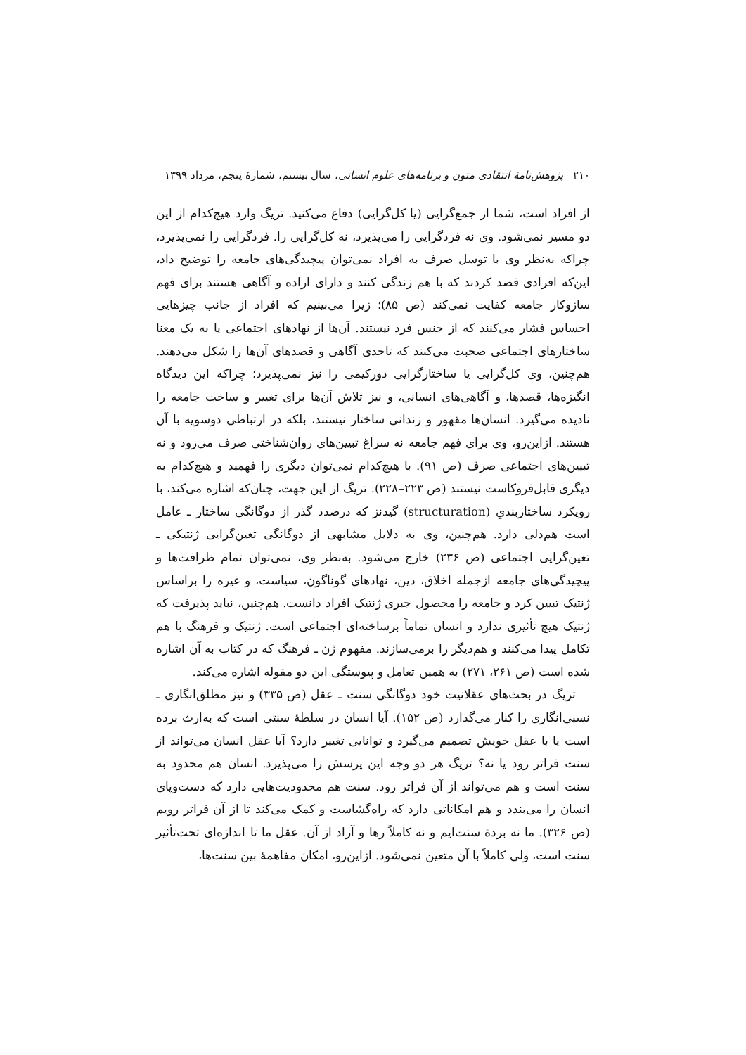۲۱۰ پژوهش‌نامهٔ انتقادی متون و برنامه‌های علوم انسانی، سال بیستم، شمارهٔ پنجم، مرداد ۱۳۹۹
از افراد است، شما از جمع‌گرایی (یا کل‌گرایی) دفاع می‌کنید. تریگ وارد هیچ‌کدام از این دو مسیر نمی‌شود. وی نه فردگرایی را می‌پذیرد، نه کل‌گرایی را. فردگرایی را نمی‌پذیرد، چراکه به‌نظر وی با توسل صرف به افراد نمی‌توان پیچیدگی‌های جامعه را توضیح داد، این‌که افرادی قصد کردند که با هم زندگی کنند و دارای اراده و آگاهی هستند برای فهم سازوکار جامعه کفایت نمی‌کند (ص ۸۵)؛ زیرا می‌بینیم که افراد از جانب چیزهایی احساس فشار می‌کنند که از جنس فرد نیستند. آن‌ها از نهادهای اجتماعی یا به یک معنا ساختارهای اجتماعی صحبت می‌کنند که تاحدی آگاهی و قصدهای آن‌ها را شکل می‌دهند. هم‌چنین، وی کل‌گرایی یا ساختارگرایی دورکیمی را نیز نمی‌پذیرد؛ چراکه این دیدگاه انگیزه‌ها، قصدها، و آگاهی‌های انسانی، و نیز تلاش آن‌ها برای تغییر و ساخت جامعه را نادیده می‌گیرد. انسان‌ها مقهور و زندانی ساختار نیستند، بلکه در ارتباطی دوسویه با آن هستند. ازاین‌رو، وی برای فهم جامعه نه سراغ تبیین‌های روان‌شناختی صرف می‌رود و نه تبیین‌های اجتماعی صرف (ص ۹۱). با هیچ‌کدام نمی‌توان دیگری را فهمید و هیچ‌کدام به دیگری قابل‌فروکاست نیستند (ص ۲۲۳–۲۲۸). تریگ از این جهت، چنان‌که اشاره می‌کند، با رویکرد ساختاربندیِ (structuration) گیدنز که درصدد گذر از دوگانگی ساختار ـ عامل است هم‌دلی دارد. هم‌چنین، وی به دلایل مشابهی از دوگانگی تعین‌گرایی ژنتیکی ـ تعین‌گرایی اجتماعی (ص ۲۳۶) خارج می‌شود. به‌نظر وی، نمی‌توان تمام ظرافت‌ها و پیچیدگی‌های جامعه ازجمله اخلاق، دین، نهادهای گوناگون، سیاست، و غیره را براساس ژنتیک تبیین کرد و جامعه را محصول جبری ژنتیک افراد دانست. هم‌چنین، نباید پذیرفت که ژنتیک هیچ تأثیری ندارد و انسان تماماً برساخته‌ای اجتماعی است. ژنتیک و فرهنگ با هم تکامل پیدا می‌کنند و هم‌دیگر را برمی‌سازند. مفهوم ژن ـ فرهنگ که در کتاب به آن اشاره شده است (ص ۲۶۱، ۲۷۱) به همین تعامل و پیوستگی این دو مقوله اشاره می‌کند.
تریگ در بحث‌های عقلانیت خود دوگانگی سنت ـ عقل (ص ۳۳۵) و نیز مطلق‌انگاری ـ نسبی‌انگاری را کنار می‌گذارد (ص ۱۵۲). آیا انسان در سلطهٔ سنتی است که به‌ارث برده است یا با عقل خویش تصمیم می‌گیرد و توانایی تغییر دارد؟ آیا عقل انسان می‌تواند از سنت فراتر رود یا نه؟ تریگ هر دو وجه این پرسش را می‌پذیرد. انسان هم محدود به سنت است و هم می‌تواند از آن فراتر رود. سنت هم محدودیت‌هایی دارد که دست‌وپای انسان را می‌بندد و هم امکاناتی دارد که راه‌گشاست و کمک می‌کند تا از آن فراتر رویم (ص ۳۲۶). ما نه بردهٔ سنت‌ایم و نه کاملاً رها و آزاد از آن. عقل ما تا اندازه‌ای تحت‌تأثیر سنت است، ولی کاملاً با آن متعین نمی‌شود. ازاین‌رو، امکان مفاهمهٔ بین سنت‌ها،